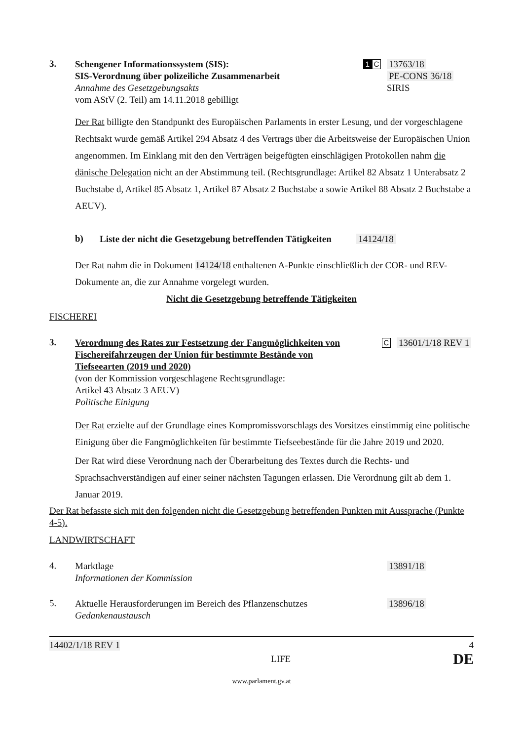3.
Schengener Informationssystem (SIS):
SIS-Verordnung über polizeiliche Zusammenarbeit
Annahme des Gesetzgebungsakts
vom AStV (2. Teil) am 14.11.2018 gebilligt
1 C
13763/18
PE-CONS 36/18
SIRIS
Der Rat billigte den Standpunkt des Europäischen Parlaments in erster Lesung, und der vorgeschlagene Rechtsakt wurde gemäß Artikel 294 Absatz 4 des Vertrags über die Arbeitsweise der Europäischen Union angenommen. Im Einklang mit den den Verträgen beigefügten einschlägigen Protokollen nahm die dänische Delegation nicht an der Abstimmung teil. (Rechtsgrundlage: Artikel 82 Absatz 1 Unterabsatz 2 Buchstabe d, Artikel 85 Absatz 1, Artikel 87 Absatz 2 Buchstabe a sowie Artikel 88 Absatz 2 Buchstabe a AEUV).
b)
Liste der nicht die Gesetzgebung betreffenden Tätigkeiten
14124/18
Der Rat nahm die in Dokument 14124/18 enthaltenen A-Punkte einschließlich der COR- und REV-Dokumente an, die zur Annahme vorgelegt wurden.
Nicht die Gesetzgebung betreffende Tätigkeiten
FISCHEREI
3.
Verordnung des Rates zur Festsetzung der Fangmöglichkeiten von Fischereifahrzeugen der Union für bestimmte Bestände von Tiefseearten (2019 und 2020)
(von der Kommission vorgeschlagene Rechtsgrundlage:
Artikel 43 Absatz 3 AEUV)
Politische Einigung
C
13601/1/18 REV 1
Der Rat erzielte auf der Grundlage eines Kompromissvorschlags des Vorsitzes einstimmig eine politische Einigung über die Fangmöglichkeiten für bestimmte Tiefseebestände für die Jahre 2019 und 2020.
Der Rat wird diese Verordnung nach der Überarbeitung des Textes durch die Rechts- und Sprachsachverständigen auf einer seiner nächsten Tagungen erlassen. Die Verordnung gilt ab dem 1. Januar 2019.
Der Rat befasste sich mit den folgenden nicht die Gesetzgebung betreffenden Punkten mit Aussprache (Punkte 4-5).
LANDWIRTSCHAFT
4.
Marktlage
Informationen der Kommission
13891/18
5.
Aktuelle Herausforderungen im Bereich des Pflanzenschutzes
Gedankenaustausch
13896/18
14402/1/18 REV 1 4
LIFE DE
www.parlament.gv.at